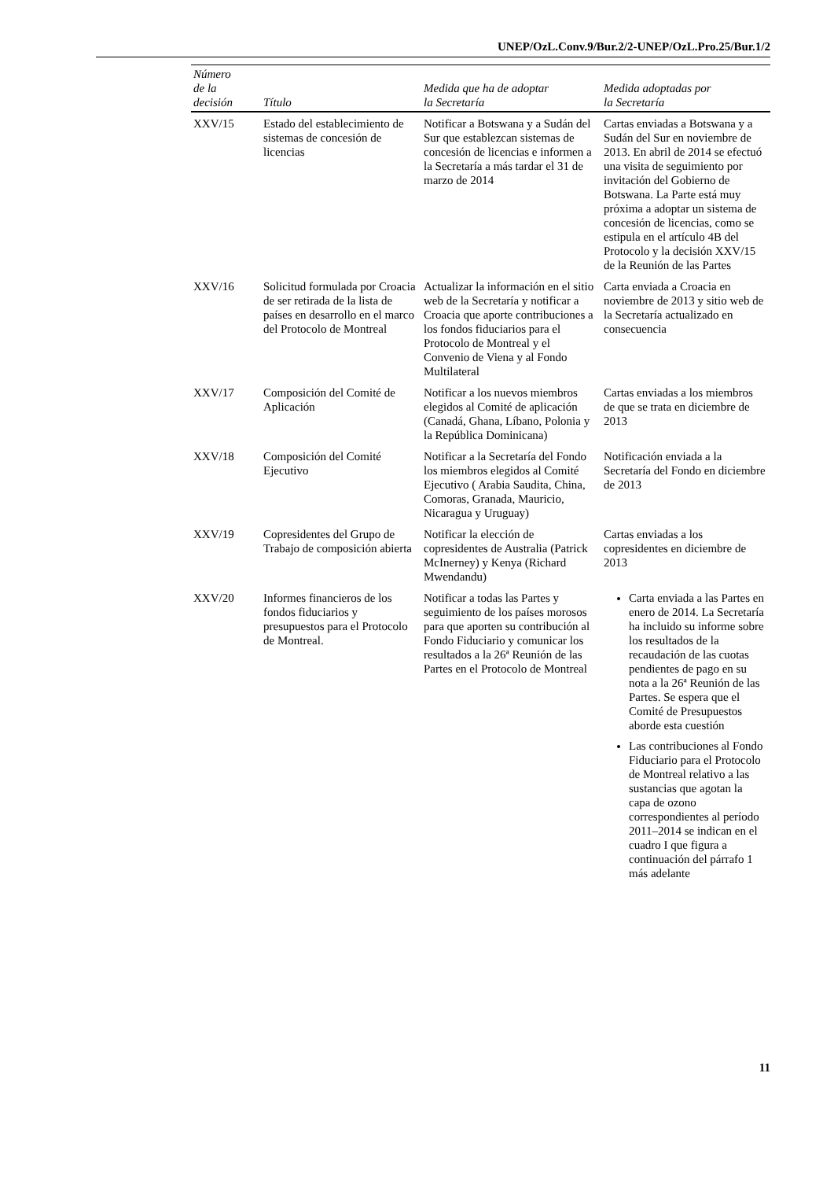UNEP/OzL.Conv.9/Bur.2/2-UNEP/OzL.Pro.25/Bur.1/2
| Número de la decisión | Título | Medida que ha de adoptar la Secretaría | Medida adoptadas por la Secretaría |
| --- | --- | --- | --- |
| XXV/15 | Estado del establecimiento de sistemas de concesión de licencias | Notificar a Botswana y a Sudán del Sur que establezcan sistemas de concesión de licencias e informen a la Secretaría a más tardar el 31 de marzo de 2014 | Cartas enviadas a Botswana y a Sudán del Sur en noviembre de 2013. En abril de 2014 se efectuó una visita de seguimiento por invitación del Gobierno de Botswana. La Parte está muy próxima a adoptar un sistema de concesión de licencias, como se estipula en el artículo 4B del Protocolo y la decisión XXV/15 de la Reunión de las Partes |
| XXV/16 | Solicitud formulada por Croacia de ser retirada de la lista de países en desarrollo en el marco del Protocolo de Montreal | Actualizar la información en el sitio web de la Secretaría y notificar a Croacia que aporte contribuciones a los fondos fiduciarios para el Protocolo de Montreal y el Convenio de Viena y al Fondo Multilateral | Carta enviada a Croacia en noviembre de 2013 y sitio web de la Secretaría actualizado en consecuencia |
| XXV/17 | Composición del Comité de Aplicación | Notificar a los nuevos miembros elegidos al Comité de aplicación (Canadá, Ghana, Líbano, Polonia y la República Dominicana) | Cartas enviadas a los miembros de que se trata en diciembre de 2013 |
| XXV/18 | Composición del Comité Ejecutivo | Notificar a la Secretaría del Fondo los miembros elegidos al Comité Ejecutivo ( Arabia Saudita, China, Comoras, Granada, Mauricio, Nicaragua y Uruguay) | Notificación enviada a la Secretaría del Fondo en diciembre de 2013 |
| XXV/19 | Copresidentes del Grupo de Trabajo de composición abierta | Notificar la elección de copresidentes de Australia (Patrick McInerney) y Kenya (Richard Mwendandu) | Cartas enviadas a los copresidentes en diciembre de 2013 |
| XXV/20 | Informes financieros de los fondos fiduciarios y presupuestos para el Protocolo de Montreal. | Notificar a todas las Partes y seguimiento de los países morosos para que aporten su contribución al Fondo Fiduciario y comunicar los resultados a la 26ª Reunión de las Partes en el Protocolo de Montreal | Carta enviada a las Partes en enero de 2014. La Secretaría ha incluido su informe sobre los resultados de la recaudación de las cuotas pendientes de pago en su nota a la 26ª Reunión de las Partes. Se espera que el Comité de Presupuestos aborde esta cuestión Las contribuciones al Fondo Fiduciario para el Protocolo de Montreal relativo a las sustancias que agotan la capa de ozono correspondientes al período 2011–2014 se indican en el cuadro I que figura a continuación del párrafo 1 más adelante |
11